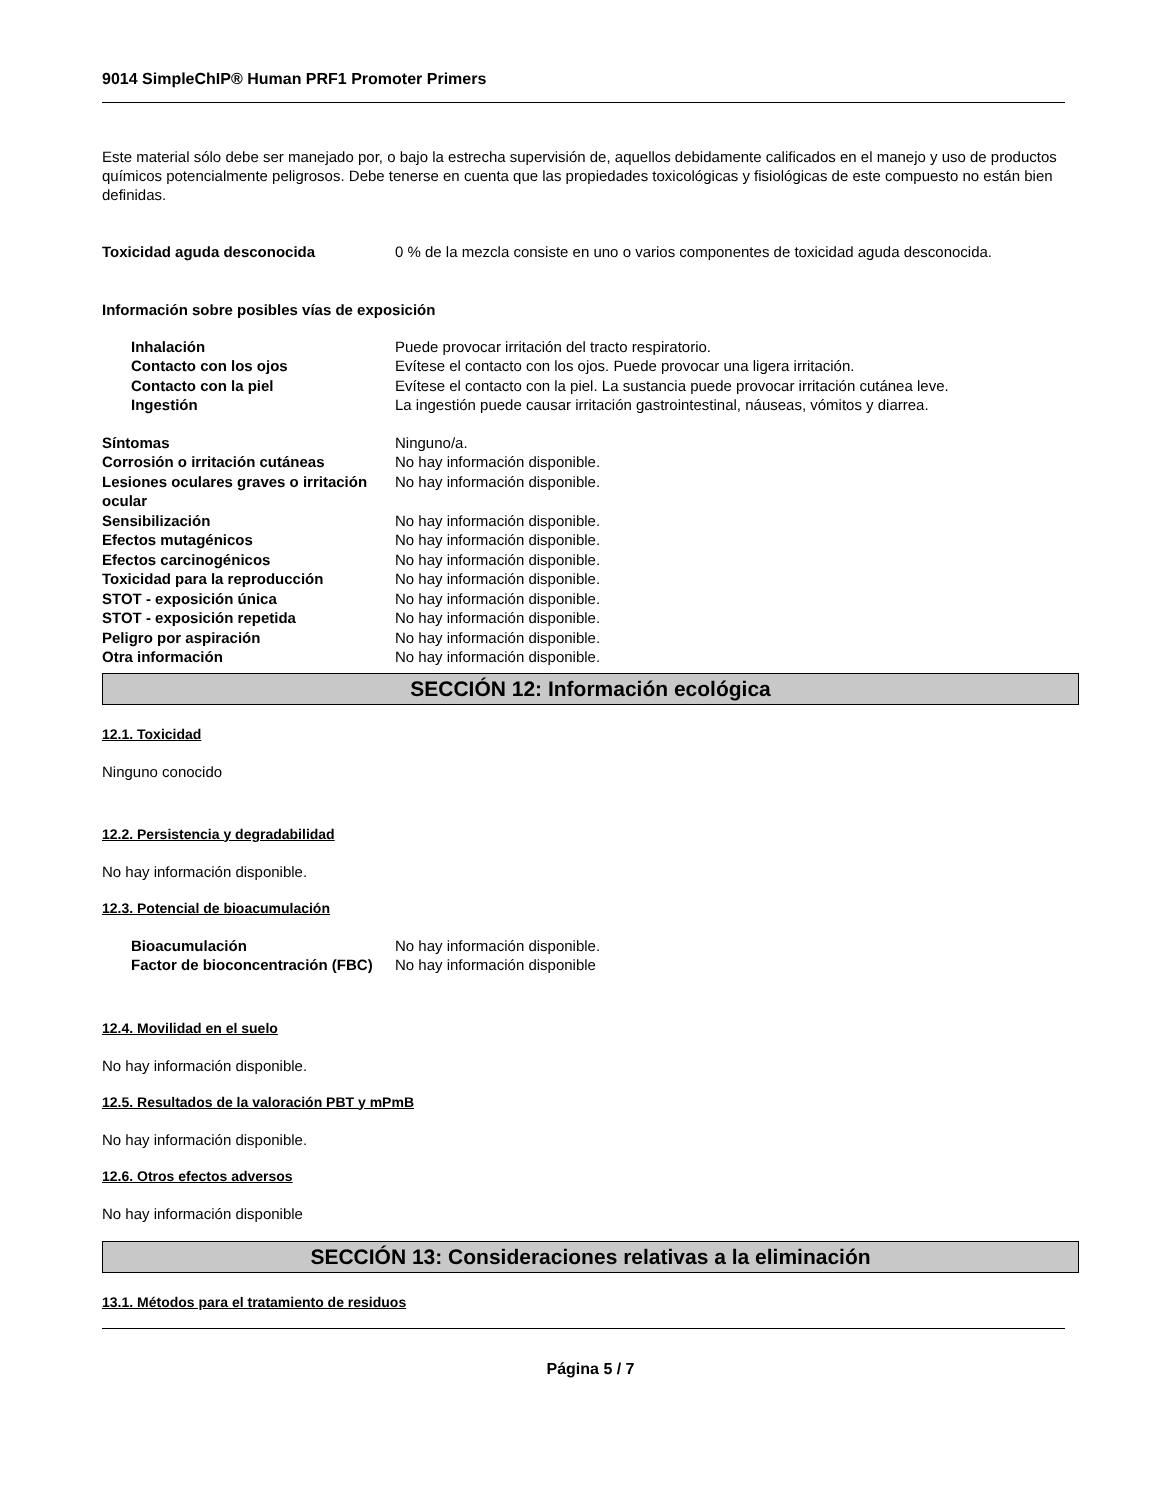9014 SimpleChIP® Human PRF1 Promoter Primers
Este material sólo debe ser manejado por, o bajo la estrecha supervisión de, aquellos debidamente calificados en el manejo y uso de productos químicos potencialmente peligrosos. Debe tenerse en cuenta que las propiedades toxicológicas y fisiológicas de este compuesto no están bien definidas.
Toxicidad aguda desconocida 0 % de la mezcla consiste en uno o varios componentes de toxicidad aguda desconocida.
Información sobre posibles vías de exposición
Inhalación Puede provocar irritación del tracto respiratorio.
Contacto con los ojos Evítese el contacto con los ojos. Puede provocar una ligera irritación.
Contacto con la piel Evítese el contacto con la piel. La sustancia puede provocar irritación cutánea leve.
Ingestión La ingestión puede causar irritación gastrointestinal, náuseas, vómitos y diarrea.
Síntomas Ninguno/a.
Corrosión o irritación cutáneas No hay información disponible.
Lesiones oculares graves o irritación ocular
No hay información disponible.
Sensibilización No hay información disponible.
Efectos mutagénicos No hay información disponible.
Efectos carcinogénicos No hay información disponible.
Toxicidad para la reproducción No hay información disponible.
STOT - exposición única No hay información disponible.
STOT - exposición repetida No hay información disponible.
Peligro por aspiración No hay información disponible.
Otra información No hay información disponible.
SECCIÓN 12: Información ecológica
12.1. Toxicidad
Ninguno conocido
12.2. Persistencia y degradabilidad
No hay información disponible.
12.3. Potencial de bioacumulación
Bioacumulación No hay información disponible.
Factor de bioconcentración (FBC)
No hay información disponible
12.4. Movilidad en el suelo
No hay información disponible.
12.5. Resultados de la valoración PBT y mPmB
No hay información disponible.
12.6. Otros efectos adversos
No hay información disponible
SECCIÓN 13: Consideraciones relativas a la eliminación
13.1. Métodos para el tratamiento de residuos
Página 5 / 7